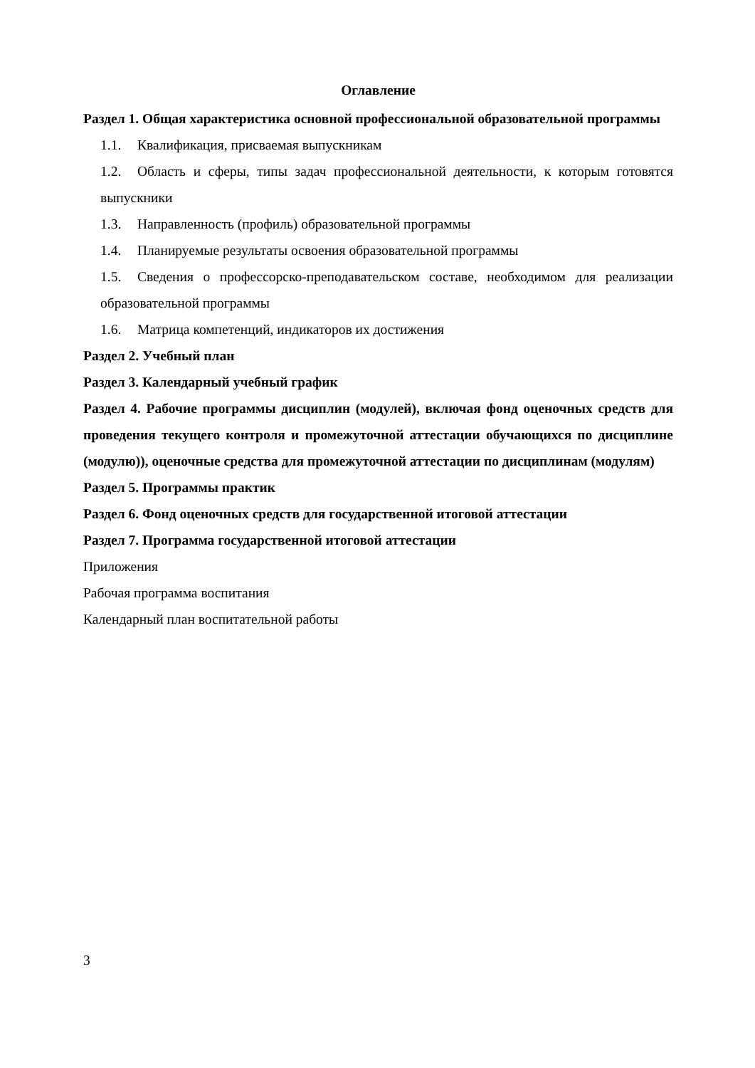Оглавление
Раздел 1. Общая характеристика основной профессиональной образовательной программы
1.1. Квалификация, присваемая выпускникам
1.2. Область и сферы, типы задач профессиональной деятельности, к которым готовятся выпускники
1.3. Направленность (профиль) образовательной программы
1.4. Планируемые результаты освоения образовательной программы
1.5. Сведения о профессорско-преподавательском составе, необходимом для реализации образовательной программы
1.6. Матрица компетенций, индикаторов их достижения
Раздел 2. Учебный план
Раздел 3. Календарный учебный график
Раздел 4. Рабочие программы дисциплин (модулей), включая фонд оценочных средств для проведения текущего контроля и промежуточной аттестации обучающихся по дисциплине (модулю)), оценочные средства для промежуточной аттестации по дисциплинам (модулям)
Раздел 5. Программы практик
Раздел 6. Фонд оценочных средств для государственной итоговой аттестации
Раздел 7. Программа государственной итоговой аттестации
Приложения
Рабочая программа воспитания
Календарный план воспитательной работы
3